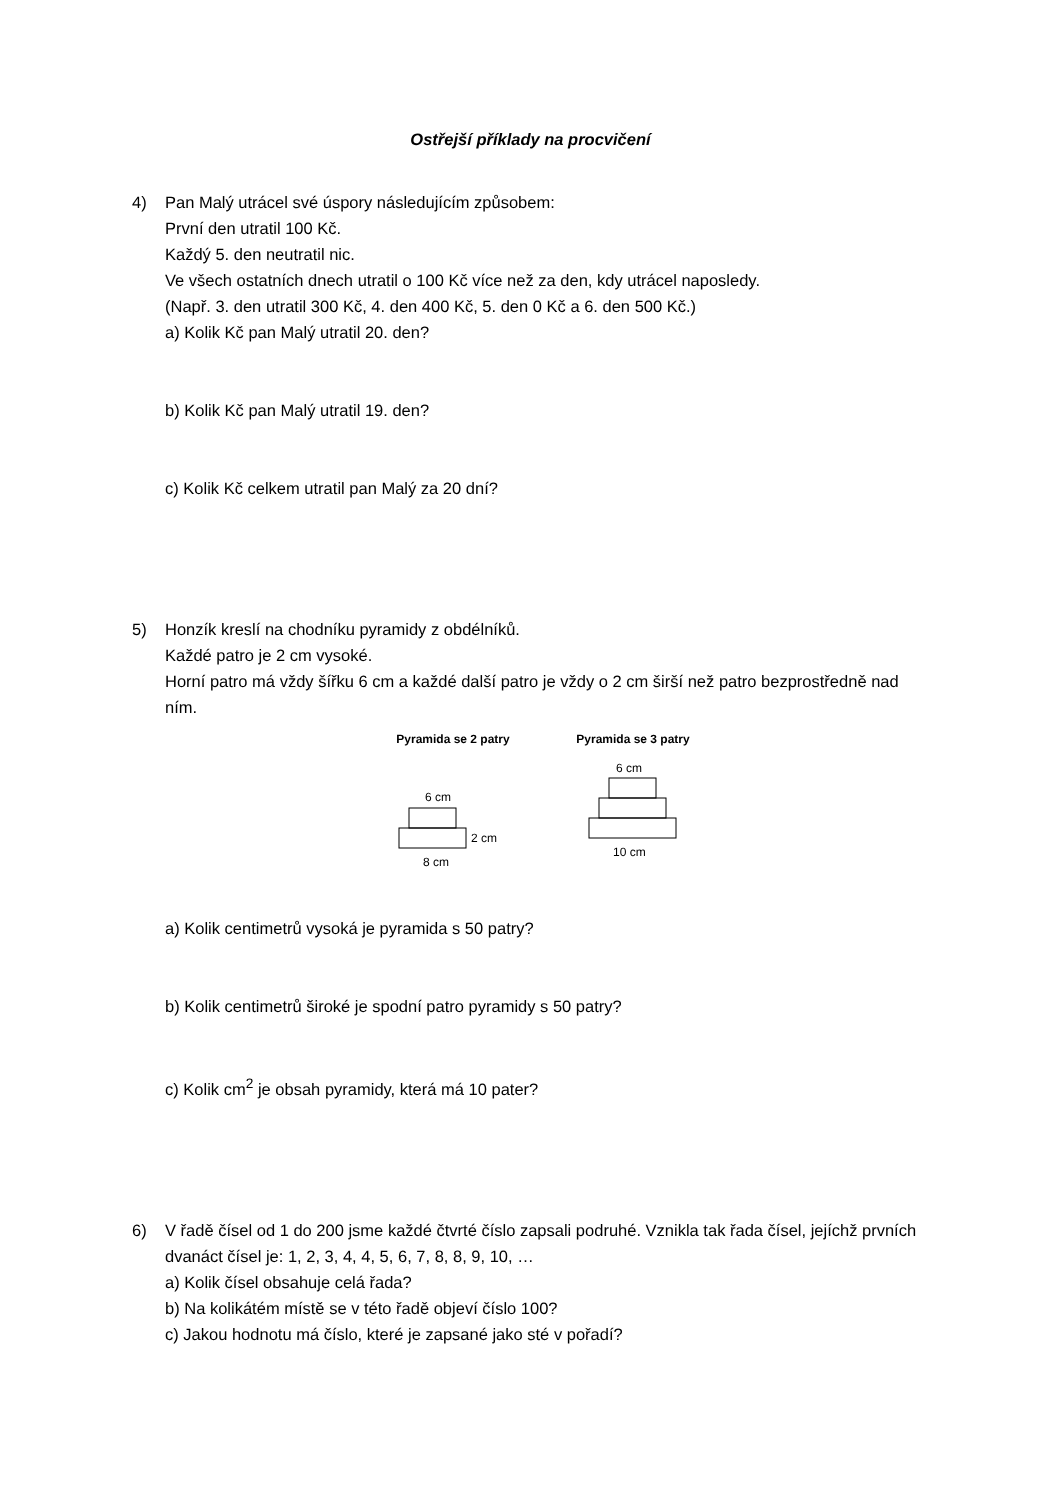Ostřejší příklady na procvičení
4) Pan Malý utrácel své úspory následujícím způsobem:
První den utratil 100 Kč.
Každý 5. den neutratil nic.
Ve všech ostatních dnech utratil o 100 Kč více než za den, kdy utrácel naposledy.
(Např. 3. den utratil 300 Kč, 4. den 400 Kč, 5. den 0 Kč a 6. den 500 Kč.)
a) Kolik Kč pan Malý utratil 20. den?
b) Kolik Kč pan Malý utratil 19. den?
c) Kolik Kč celkem utratil pan Malý za 20 dní?
5) Honzík kreslí na chodníku pyramidy z obdélníků.
Každé patro je 2 cm vysoké.
Horní patro má vždy šířku 6 cm a každé další patro je vždy o 2 cm širší než patro bezprostředně nad ním.
Pyramida se 2 patry
6 cm
2 cm
8 cm
Pyramida se 3 patry
6 cm
10 cm
a) Kolik centimetrů vysoká je pyramida s 50 patry?
b) Kolik centimetrů široké je spodní patro pyramidy s 50 patry?
c) Kolik cm<sup>2</sup> je obsah pyramidy, která má 10 pater?
6) V řadě čísel od 1 do 200 jsme každé čtvrté číslo zapsali podruhé. Vznikla tak řada čísel, jejíchž prvních dvanáct čísel je: 1, 2, 3, 4, 4, 5, 6, 7, 8, 8, 9, 10, …
a) Kolik čísel obsahuje celá řada?
b) Na kolikátém místě se v této řadě objeví číslo 100?
c) Jakou hodnotu má číslo, které je zapsané jako sté v pořadí?